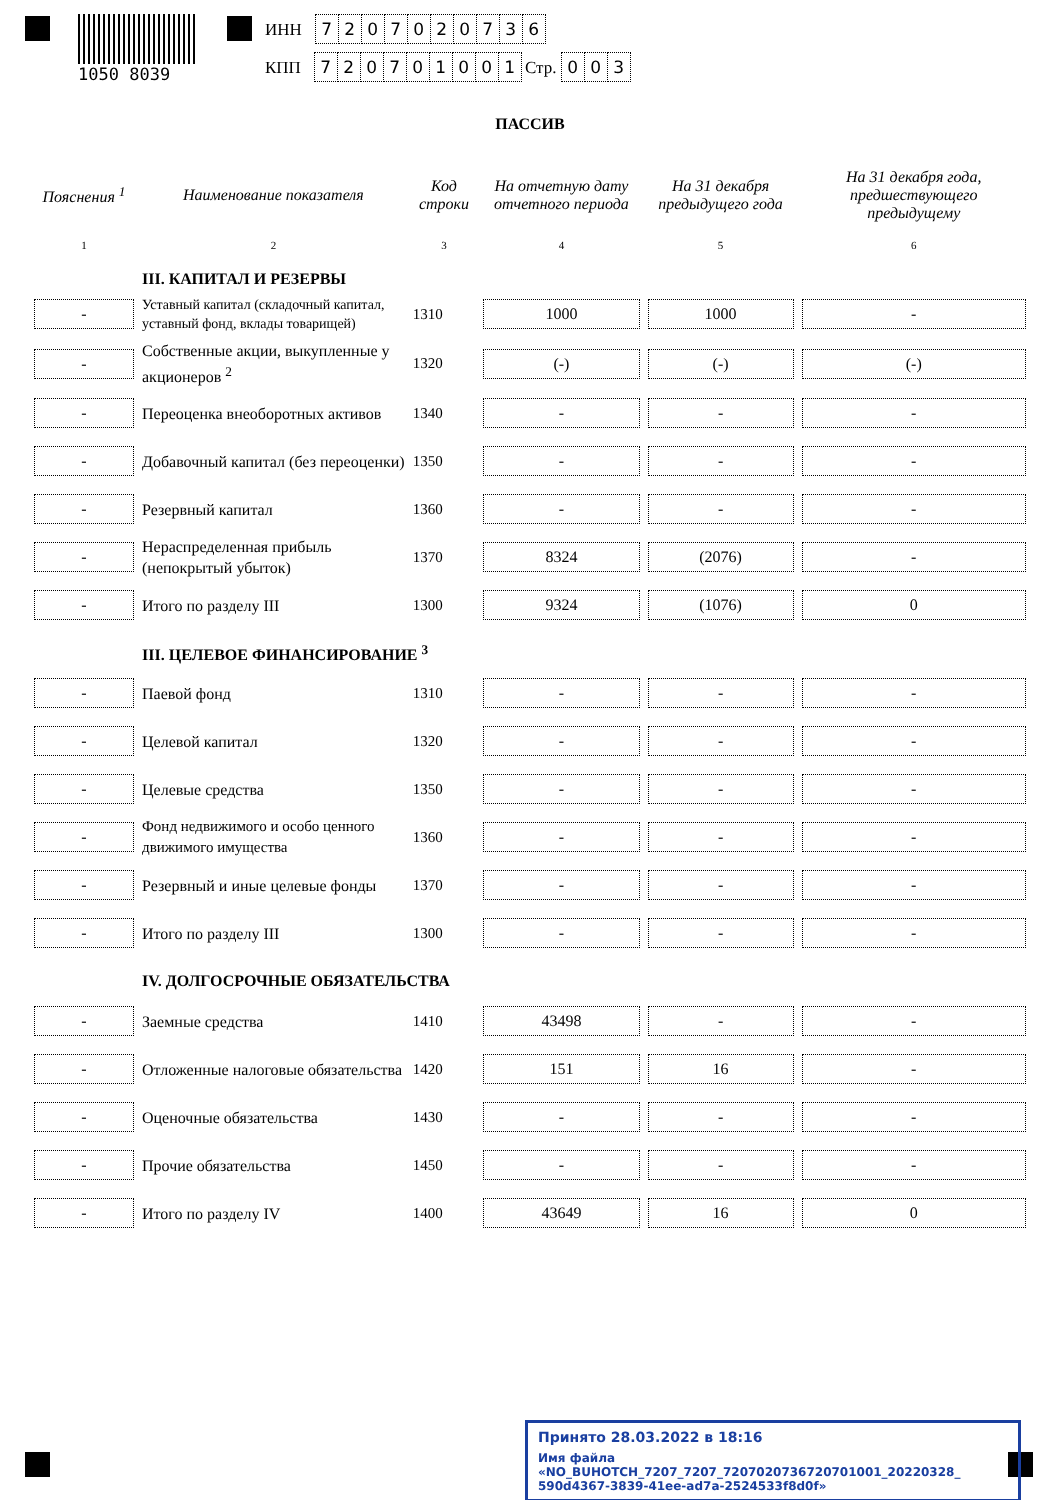1050 8039
ИНН 7207020736
КПП 720701001 Стр. 003
ПАССИВ
| Пояснения <sup>1</sup> | Наименование показателя | Код строки | На отчетную дату отчетного периода | На 31 декабря предыдущего года | На 31 декабря года, предшествующего предыдущему |
| --- | --- | --- | --- | --- | --- |
| 1 | 2 | 3 | 4 | 5 | 6 |
| | III. КАПИТАЛ И РЕЗЕРВЫ | | | | |
| - | Уставный капитал (складочный капитал, уставный фонд, вклады товарищей) | 1310 | 1000 | 1000 | - |
| - | Собственные акции, выкупленные у акционеров <sup>2</sup> | 1320 | (-) | (-) | (-) |
| - | Переоценка внеоборотных активов | 1340 | - | - | - |
| - | Добавочный капитал (без переоценки) | 1350 | - | - | - |
| - | Резервный капитал | 1360 | - | - | - |
| - | Нераспределенная прибыль (непокрытый убыток) | 1370 | 8324 | (2076) | - |
| - | Итого по разделу III | 1300 | 9324 | (1076) | 0 |
| | III. ЦЕЛЕВОЕ ФИНАНСИРОВАНИЕ <sup>3</sup> | | | | |
| - | Паевой фонд | 1310 | - | - | - |
| - | Целевой капитал | 1320 | - | - | - |
| - | Целевые средства | 1350 | - | - | - |
| - | Фонд недвижимого и особо ценного движимого имущества | 1360 | - | - | - |
| - | Резервный и иные целевые фонды | 1370 | - | - | - |
| - | Итого по разделу III | 1300 | - | - | - |
| | IV. ДОЛГОСРОЧНЫЕ ОБЯЗАТЕЛЬСТВА | | | | |
| - | Заемные средства | 1410 | 43498 | - | - |
| - | Отложенные налоговые обязательства | 1420 | 151 | 16 | - |
| - | Оценочные обязательства | 1430 | - | - | - |
| - | Прочие обязательства | 1450 | - | - | - |
| - | Итого по разделу IV | 1400 | 43649 | 16 | 0 |
Принято 28.03.2022 в 18:16
Имя файла «NO_BUHOTCH_7207_7207_7207020736720701001_20220328_ 590d4367-3839-41ee-ad7a-2524533f8d0f»